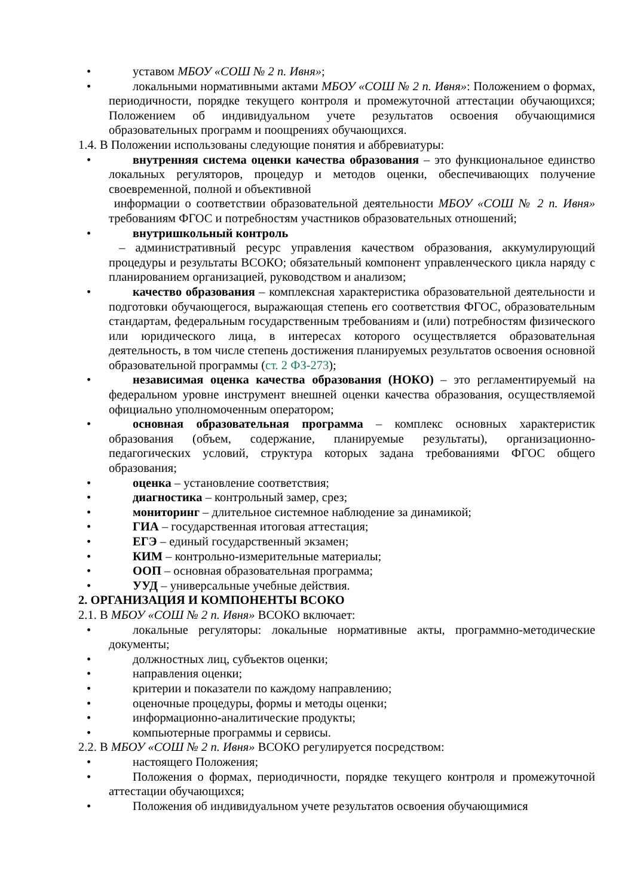• уставом МБОУ «СОШ № 2 п. Ивня»;
• локальными нормативными актами МБОУ «СОШ № 2 п. Ивня»: Положением о формах, периодичности, порядке текущего контроля и промежуточной аттестации обучающихся; Положением об индивидуальном учете результатов освоения обучающимися образовательных программ и поощрениях обучающихся.
1.4. В Положении использованы следующие понятия и аббревиатуры:
• внутренняя система оценки качества образования – это функциональное единство локальных регуляторов, процедур и методов оценки, обеспечивающих получение своевременной, полной и объективной
информации о соответствии образовательной деятельности МБОУ «СОШ № 2 п. Ивня» требованиям ФГОС и потребностям участников образовательных отношений;
• внутришкольный контроль
– административный ресурс управления качеством образования, аккумулирующий процедуры и результаты ВСОКО; обязательный компонент управленческого цикла наряду с планированием организацией, руководством и анализом;
• качество образования – комплексная характеристика образовательной деятельности и подготовки обучающегося, выражающая степень его соответствия ФГОС, образовательным стандартам, федеральным государственным требованиям и (или) потребностям физического или юридического лица, в интересах которого осуществляется образовательная деятельность, в том числе степень достижения планируемых результатов освоения основной образовательной программы (ст. 2 ФЗ-273);
• независимая оценка качества образования (НОКО) – это регламентируемый на федеральном уровне инструмент внешней оценки качества образования, осуществляемой официально уполномоченным оператором;
• основная образовательная программа – комплекс основных характеристик образования (объем, содержание, планируемые результаты), организационно-педагогических условий, структура которых задана требованиями ФГОС общего образования;
• оценка – установление соответствия;
• диагностика – контрольный замер, срез;
• мониторинг – длительное системное наблюдение за динамикой;
• ГИА – государственная итоговая аттестация;
• ЕГЭ – единый государственный экзамен;
• КИМ – контрольно-измерительные материалы;
• ООП – основная образовательная программа;
• УУД – универсальные учебные действия.
2. ОРГАНИЗАЦИЯ И КОМПОНЕНТЫ ВСОКО
2.1. В МБОУ «СОШ № 2 п. Ивня» ВСОКО включает:
• локальные регуляторы: локальные нормативные акты, программно-методические документы;
• должностных лиц, субъектов оценки;
• направления оценки;
• критерии и показатели по каждому направлению;
• оценочные процедуры, формы и методы оценки;
• информационно-аналитические продукты;
• компьютерные программы и сервисы.
2.2. В МБОУ «СОШ № 2 п. Ивня» ВСОКО регулируется посредством:
• настоящего Положения;
• Положения о формах, периодичности, порядке текущего контроля и промежуточной аттестации обучающихся;
• Положения об индивидуальном учете результатов освоения обучающимися